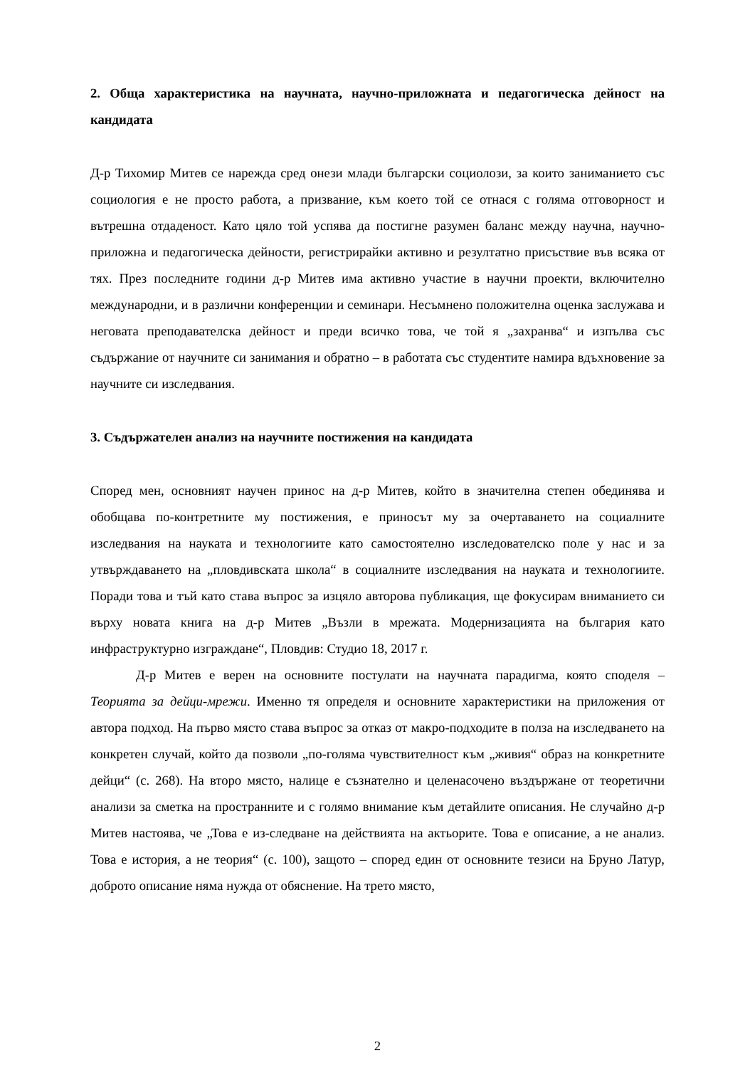2. Обща характеристика на научната, научно-приложната и педагогическа дейност на кандидата
Д-р Тихомир Митев се нарежда сред онези млади български социолози, за които заниманието със социология е не просто работа, а призвание, към което той се отнася с голяма отговорност и вътрешна отдаденост. Като цяло той успява да постигне разумен баланс между научна, научно-приложна и педагогическа дейности, регистрирайки активно и резултатно присъствие във всяка от тях. През последните години д-р Митев има активно участие в научни проекти, включително международни, и в различни конференции и семинари. Несъмнено положителна оценка заслужава и неговата преподавателска дейност и преди всичко това, че той я „захранва“ и изпълва със съдържание от научните си занимания и обратно – в работата със студентите намира вдъхновение за научните си изследвания.
3. Съдържателен анализ на научните постижения на кандидата
Според мен, основният научен принос на д-р Митев, който в значителна степен обединява и обобщава по-контретните му постижения, е приносът му за очертаването на социалните изследвания на науката и технологиите като самостоятелно изследователско поле у нас и за утвърждаването на „пловдивската школа“ в социалните изследвания на науката и технологиите. Поради това и тъй като става въпрос за изцяло авторова публикация, ще фокусирам вниманието си върху новата книга на д-р Митев „Възли в мрежата. Модернизацията на българия като инфраструктурно изграждане“, Пловдив: Студио 18, 2017 г.
Д-р Митев е верен на основните постулати на научната парадигма, която споделя – Теорията за дейци-мрежи. Именно тя определя и основните характеристики на приложения от автора подход. На първо място става въпрос за отказ от макро-подходите в полза на изследването на конкретен случай, който да позволи „по-голяма чувствителност към „живия“ образ на конкретните дейци“ (с. 268). На второ място, налице е съзнателно и целенасочено въздържане от теоретични анализи за сметка на пространните и с голямо внимание към детайлите описания. Не случайно д-р Митев настоява, че „Това е из-следване на действията на актьорите. Това е описание, а не анализ. Това е история, а не теория“ (с. 100), защото – според един от основните тезиси на Бруно Латур, доброто описание няма нужда от обяснение. На трето място,
2